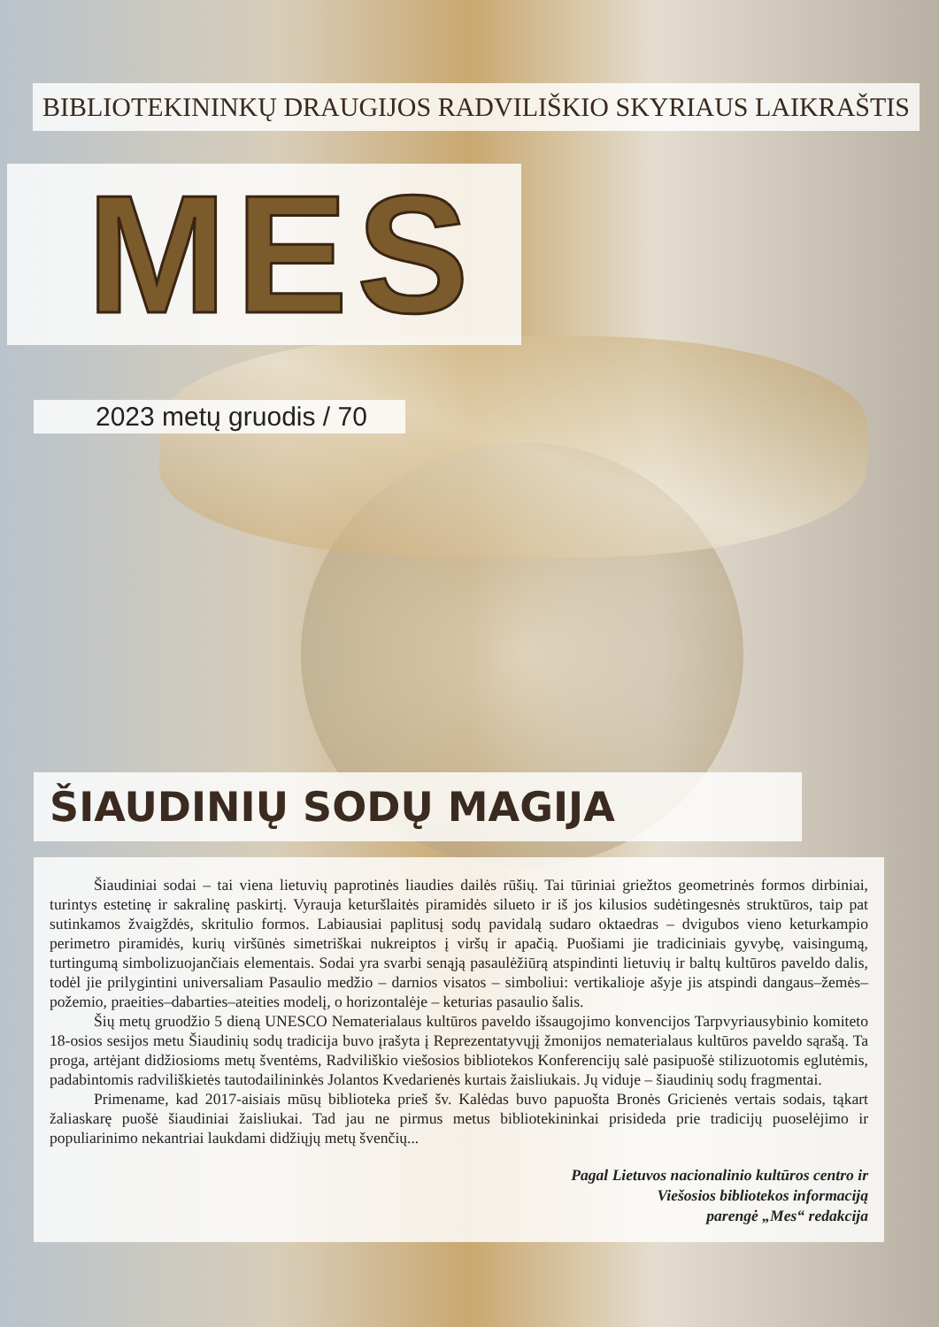BIBLIOTEKININKŲ DRAUGIJOS RADVILIŠKIO SKYRIAUS LAIKRAŠTIS
MES
2023 metų gruodis / 70
ŠIAUDINIŲ SODŲ MAGIJA
Šiaudiniai sodai – tai viena lietuvių paprotinės liaudies dailės rūšių. Tai tūriniai griežtos geometrinės formos dirbiniai, turintys estetinę ir sakralinę paskirtį. Vyrauja keturšlaitės piramidės silueto ir iš jos kilusios sudėtingesnės struktūros, taip pat sutinkamos žvaigždės, skritulio formos. Labiausiai paplitusį sodų pavidalą sudaro oktaedras – dvigubos vieno keturkampio perimetro piramidės, kurių viršūnės simetriškai nukreiptos į viršų ir apačią. Puošiami jie tradiciniais gyvybę, vaisingumą, turtingumą simbolizuojančiais elementais. Sodai yra svarbi senąją pasaulėžiūrą atspindinti lietuvių ir baltų kultūros paveldo dalis, todėl jie prilygintini universaliam Pasaulio medžio – darnios visatos – simboliui: vertikalioje ašyje jis atspindi dangaus–žemės–požemio, praeities–dabarties–ateities modelį, o horizontalėje – keturias pasaulio šalis.
Šių metų gruodžio 5 dieną UNESCO Nematerialaus kultūros paveldo išsaugojimo konvencijos Tarpvyriausybinio komiteto 18-osios sesijos metu Šiaudinių sodų tradicija buvo įrašyta į Reprezentatyvųjį žmonijos nematerialaus kultūros paveldo sąrašą. Ta proga, artėjant didžiosioms metų šventėms, Radviliškio viešosios bibliotekos Konferencijų salė pasipuošė stilizuotomis eglutėmis, padabintomis radviliškietės tautodailininkės Jolantos Kvedarienės kurtais žaisliukais. Jų viduje – šiaudinių sodų fragmentai.
Primename, kad 2017-aisiais mūsų biblioteka prieš šv. Kalėdas buvo papuošta Bronės Gricienės vertais sodais, tąkart žaliaskarę puošė šiaudiniai žaisliukai. Tad jau ne pirmus metus bibliotekininkai prisideda prie tradicijų puoselėjimo ir populiarinimo nekantriai laukdami didžiųjų metų švenčių...
Pagal Lietuvos nacionalinio kultūros centro ir
Viešosios bibliotekos informaciją
parengė „Mes“ redakcija